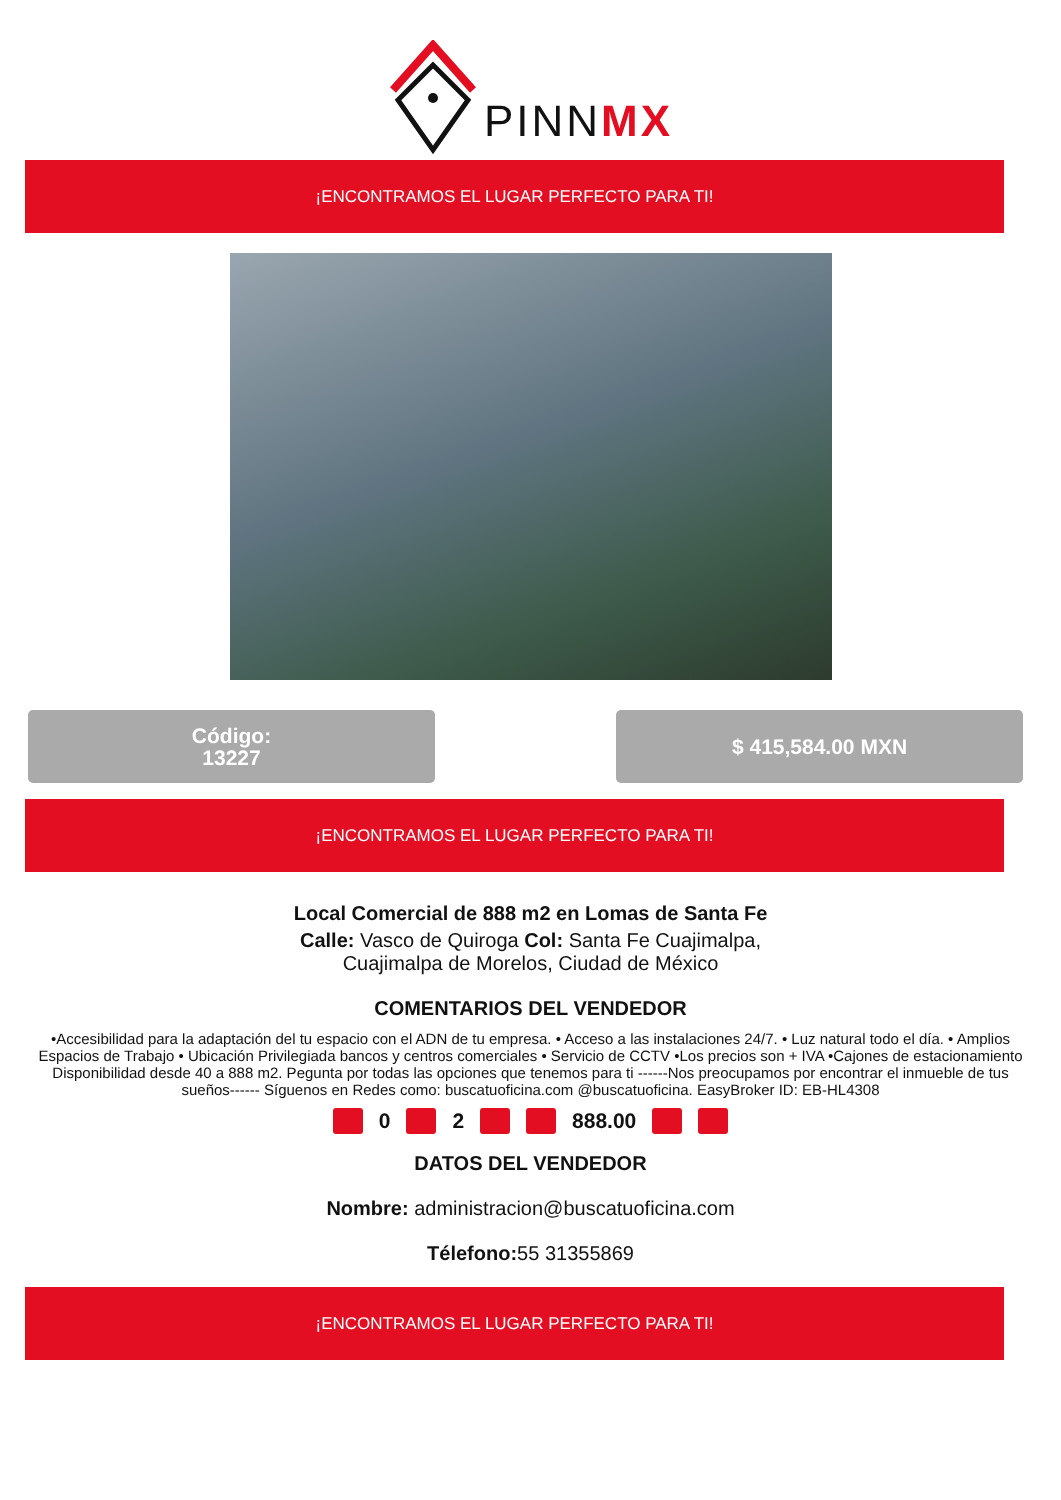PINNMX
¡ENCONTRAMOS EL LUGAR PERFECTO PARA TI!
Código:
13227
$ 415,584.00 MXN
¡ENCONTRAMOS EL LUGAR PERFECTO PARA TI!
Local Comercial de 888 m2 en Lomas de Santa Fe
Calle: Vasco de Quiroga Col: Santa Fe Cuajimalpa,
Cuajimalpa de Morelos, Ciudad de México
COMENTARIOS DEL VENDEDOR
•Accesibilidad para la adaptación del tu espacio con el ADN de tu empresa. • Acceso a las instalaciones 24/7. • Luz natural todo el día. • Amplios Espacios de Trabajo • Ubicación Privilegiada bancos y centros comerciales • Servicio de CCTV •Los precios son + IVA •Cajones de estacionamiento Disponibilidad desde 40 a 888 m2. Pegunta por todas las opciones que tenemos para ti ------Nos preocupamos por encontrar el inmueble de tus sueños------ Síguenos en Redes como: buscatuoficina.com @buscatuoficina. EasyBroker ID: EB-HL4308
0 2 888.00
DATOS DEL VENDEDOR
Nombre: administracion@buscatuoficina.com
Télefono: 55 31355869
¡ENCONTRAMOS EL LUGAR PERFECTO PARA TI!